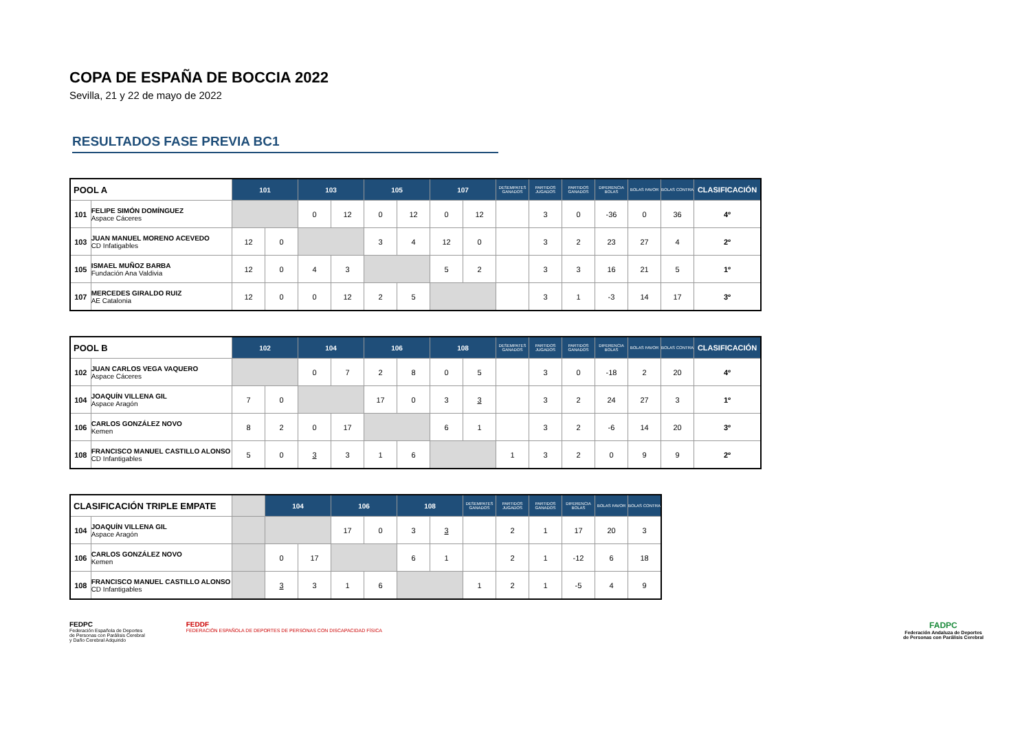COPA DE ESPAÑA DE BOCCIA 2022
Sevilla, 21 y 22 de mayo de 2022
RESULTADOS FASE PREVIA BC1
| POOL A | | 101 | | 103 | | 105 | | 107 | | DESEMPATES GANADOS | PARTIDOS JUGADOS | PARTIDOS GANADOS | DIFERENCIA BOLAS | BOLAS FAVOR | BOLAS CONTRA | CLASIFICACIÓN |
| --- | --- | --- | --- | --- | --- | --- | --- | --- | --- | --- | --- | --- | --- | --- | --- | --- |
| 101 | FELIPE SIMÓN DOMÍNGUEZ Aspace Cáceres | | | 0 | 12 | 0 | 12 | 0 | 12 | | 3 | 0 | -36 | 0 | 36 | 4º |
| 103 | JUAN MANUEL MORENO ACEVEDO CD Infatigables | 12 | 0 | | | 3 | 4 | 12 | 0 | | 3 | 2 | 23 | 27 | 4 | 2º |
| 105 | ISMAEL MUÑOZ BARBA Fundación Ana Valdivia | 12 | 0 | 4 | 3 | | | 5 | 2 | | 3 | 3 | 16 | 21 | 5 | 1º |
| 107 | MERCEDES GIRALDO RUIZ AE Catalonia | 12 | 0 | 0 | 12 | 2 | 5 | | | | 3 | 1 | -3 | 14 | 17 | 3º |
| POOL B | | 102 | | 104 | | 106 | | 108 | | DESEMPATES GANADOS | PARTIDOS JUGADOS | PARTIDOS GANADOS | DIFERENCIA BOLAS | BOLAS FAVOR | BOLAS CONTRA | CLASIFICACIÓN |
| --- | --- | --- | --- | --- | --- | --- | --- | --- | --- | --- | --- | --- | --- | --- | --- | --- |
| 102 | JUAN CARLOS VEGA VAQUERO Aspace Cáceres | | | 0 | 7 | 2 | 8 | 0 | 5 | | 3 | 0 | -18 | 2 | 20 | 4º |
| 104 | JOAQUÍN VILLENA GIL Aspace Aragón | 7 | 0 | | | 17 | 0 | 3 | 3 | | 3 | 2 | 24 | 27 | 3 | 1º |
| 106 | CARLOS GONZÁLEZ NOVO Kemen | 8 | 2 | 0 | 17 | | | 6 | 1 | | 3 | 2 | -6 | 14 | 20 | 3º |
| 108 | FRANCISCO MANUEL CASTILLO ALONSO CD Infantigables | 5 | 0 | 3 | 3 | 1 | 6 | | | 1 | 3 | 2 | 0 | 9 | 9 | 2º |
| CLASIFICACIÓN TRIPLE EMPATE | | | 104 | | 106 | | 108 | | DESEMPATES GANADOS | PARTIDOS JUGADOS | PARTIDOS GANADOS | DIFERENCIA BOLAS | BOLAS FAVOR | BOLAS CONTRA |
| --- | --- | --- | --- | --- | --- | --- | --- | --- | --- | --- | --- | --- | --- | --- |
| 104 | JOAQUÍN VILLENA GIL Aspace Aragón | | | | 17 | 0 | 3 | 3 | | 2 | 1 | 17 | 20 | 3 |
| 106 | CARLOS GONZÁLEZ NOVO Kemen | | 0 | 17 | | | 6 | 1 | | 2 | 1 | -12 | 6 | 18 |
| 108 | FRANCISCO MANUEL CASTILLO ALONSO CD Infantigables | | 3 | 3 | 1 | 6 | | | 1 | 2 | 1 | -5 | 4 | 9 |
FEDPC
Federación Española de Deportes
de Personas con Parálisis Cerebral
y Daño Cerebral Adquirido
FEDDF
FEDERACIÓN ESPAÑOLA DE DEPORTES DE PERSONAS CON DISCAPACIDAD FÍSICA
FADPC
Federación Andaluza de Deportes
de Personas con Parálisis Cerebral